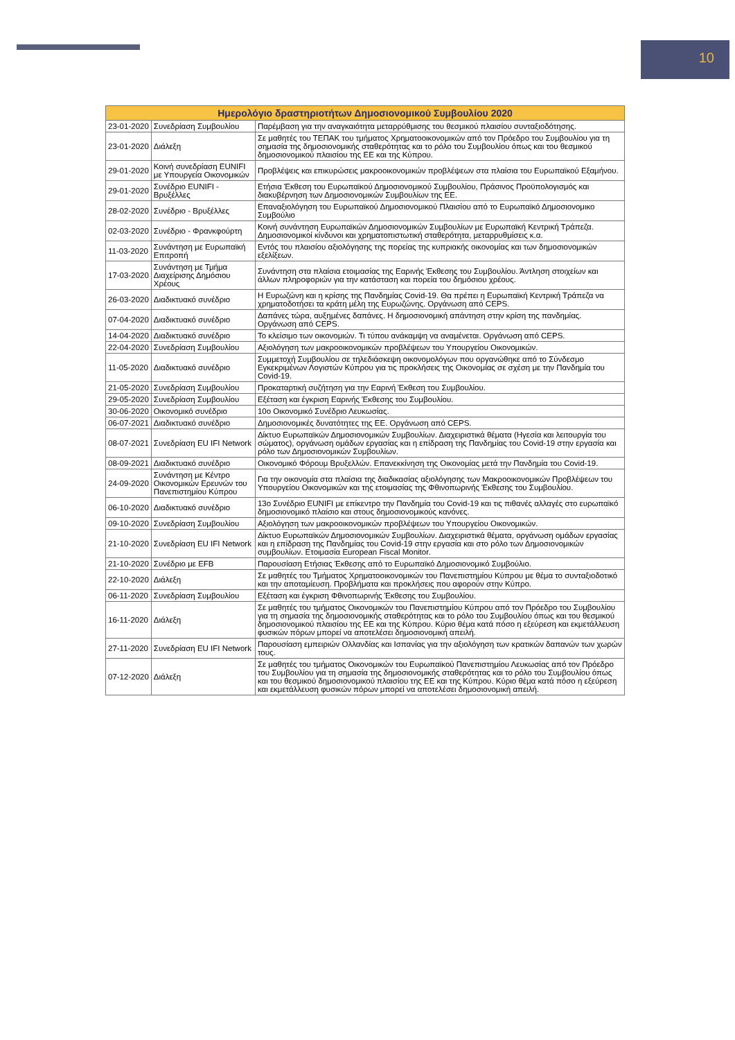10
| Ημερολόγιο δραστηριοτήτων Δημοσιονομικού Συμβουλίου 2020 | | |
| --- | --- | --- |
| 23-01-2020 | Συνεδρίαση Συμβουλίου | Παρέμβαση για την αναγκαιότητα μεταρρύθμισης του θεσμικού πλαισίου συνταξιοδότησης. |
| 23-01-2020 | Διάλεξη | Σε μαθητές του ΤΕΠΑΚ του τμήματος Χρηματοοικονομικών από τον Πρόεδρο του Συμβουλίου για τη σημασία της δημοσιονομικής σταθερότητας και το ρόλο του Συμβουλίου όπως και του θεσμικού δημοσιονομικού πλαισίου της ΕΕ και της Κύπρου. |
| 29-01-2020 | Κοινή συνεδρίαση EUNIFI με Υπουργεία Οικονομικών | Προβλέψεις και επικυρώσεις μακροοικονομικών προβλέψεων στα πλαίσια του Ευρωπαϊκού Εξαμήνου. |
| 29-01-2020 | Συνέδριο EUNIFI - Βρυξέλλες | Ετήσια Έκθεση του Ευρωπαϊκού Δημοσιονομικού Συμβουλίου, Πράσινος Προϋπολογισμός και διακυβέρνηση των Δημοσιονομικών Συμβουλίων της ΕΕ. |
| 28-02-2020 | Συνέδριο - Βρυξέλλες | Επαναξιολόγηση του Ευρωπαϊκού Δημοσιονομικού Πλαισίου από το Ευρωπαϊκό Δημοσιονομικο Συμβούλιο |
| 02-03-2020 | Συνέδριο - Φρανκφούρτη | Κοινή συνάντηση Ευρωπαϊκών Δημοσιονομικών Συμβουλίων με Ευρωπαϊκή Κεντρική Τράπεζα. Δημοσιονομικοί κίνδυνοι και χρηματοπιστωτική σταθερότητα, μεταρρυθμίσεις κ.α. |
| 11-03-2020 | Συνάντηση με Ευρωπαϊκή Επιτροπή | Εντός του πλαισίου αξιολόγησης της πορείας της κυπριακής οικονομίας και των δημοσιονομικών εξελίξεων. |
| 17-03-2020 | Συνάντηση με Τμήμα Διαχείρισης Δημόσιου Χρέους | Συνάντηση στα πλαίσια ετοιμασίας της Εαρινής Έκθεσης του Συμβουλίου. Άντληση στοιχείων και άλλων πληροφοριών για την κατάσταση και πορεία του δημόσιου χρέους. |
| 26-03-2020 | Διαδικτυακό συνέδριο | Η Ευρωζώνη και η κρίσης της Πανδημίας Covid-19. Θα πρέπει η Ευρωπαϊκή Κεντρική Τράπεζα να χρηματοδοτήσει τα κράτη μέλη της Ευρωζώνης. Οργάνωση από CEPS. |
| 07-04-2020 | Διαδικτυακό συνέδριο | Δαπάνες τώρα, αυξημένες δαπάνες. Η δημοσιονομική απάντηση στην κρίση της πανδημίας. Οργάνωση από CEPS. |
| 14-04-2020 | Διαδικτυακό συνέδριο | Το κλείσιμο των οικονομιών. Τι τύπου ανάκαμψη να αναμένεται. Οργάνωση από CEPS. |
| 22-04-2020 | Συνεδρίαση Συμβουλίου | Αξιολόγηση των μακροοικονομικών προβλέψεων του Υπουργείου Οικονομικών. |
| 11-05-2020 | Διαδικτυακό συνέδριο | Συμμετοχή Συμβουλίου σε τηλεδιάσκεψη οικονομολόγων που οργανώθηκε από το Σύνδεσμο Εγκεκριμένων Λογιστών Κύπρου για τις προκλήσεις της Οικονομίας σε σχέση με την Πανδημία του Covid-19. |
| 21-05-2020 | Συνεδρίαση Συμβουλίου | Προκαταρτική συζήτηση για την Εαρινή Έκθεση του Συμβουλίου. |
| 29-05-2020 | Συνεδρίαση Συμβουλίου | Εξέταση και έγκριση Εαρινής Έκθεσης του Συμβουλίου. |
| 30-06-2020 | Οικονομικό συνέδριο | 10ο Οικονομικό Συνέδριο Λευκωσίας. |
| 06-07-2021 | Διαδικτυακό συνέδριο | Δημοσιονομικές δυνατότητες της ΕΕ. Οργάνωση από CEPS. |
| 08-07-2021 | Συνεδρίαση EU IFI Network | Δίκτυο Ευρωπαϊκών Δημοσιονομικών Συμβουλίων. Διαχειριστικά θέματα (Ηγεσία και λειτουργία του σώματος), οργάνωση ομάδων εργασίας και η επίδραση της Πανδημίας του Covid-19 στην εργασία και ρόλο των Δημοσιονομικών Συμβουλίων. |
| 08-09-2021 | Διαδικτυακό συνέδριο | Οικονομικό Φόρουμ Βρυξελλών. Επανεκκίνηση της Οικονομίας μετά την Πανδημία του Covid-19. |
| 24-09-2020 | Συνάντηση με Κέντρο Οικονομικών Ερευνών του Πανεπιστημίου Κύπρου | Για την οικονομία στα πλαίσια της διαδικασίας αξιολόγησης των Μακροοικονομικών Προβλέψεων του Υπουργείου Οικονομικών και της ετοιμασίας της Φθινοπωρινής Έκθεσης του Συμβουλίου. |
| 06-10-2020 | Διαδικτυακό συνέδριο | 13ο Συνέδριο EUNIFI με επίκεντρο την Πανδημία του Covid-19 και τις πιθανές αλλαγές στο ευρωπαϊκό δημοσιονομικό πλαίσιο και στους δημοσιονομικούς κανόνες. |
| 09-10-2020 | Συνεδρίαση Συμβουλίου | Αξιολόγηση των μακροοικονομικών προβλέψεων του Υπουργείου Οικονομικών. |
| 21-10-2020 | Συνεδρίαση EU IFI Network | Δίκτυο Ευρωπαϊκών Δημοσιονομικών Συμβουλίων. Διαχειριστικά θέματα, οργάνωση ομάδων εργασίας και η επίδραση της Πανδημίας του Covid-19 στην εργασία και στο ρόλο των Δημοσιονομικών συμβουλίων. Ετοιμασία European Fiscal Monitor. |
| 21-10-2020 | Συνέδριο με EFB | Παρουσίαση Ετήσιας Έκθεσης από το Ευρωπαϊκό Δημοσιονομικό Συμβούλιο. |
| 22-10-2020 | Διάλεξη | Σε μαθητές του Τμήματος Χρηματοοικονομικών του Πανεπιστημίου Κύπρου με θέμα το συνταξιοδοτικό και την αποταμίευση. Προβλήματα και προκλήσεις που αφορούν στην Κύπρο. |
| 06-11-2020 | Συνεδρίαση Συμβουλίου | Εξέταση και έγκριση Φθινοπωρινής Έκθεσης του Συμβουλίου. |
| 16-11-2020 | Διάλεξη | Σε μαθητές του τμήματος Οικονομικών του Πανεπιστημίου Κύπρου από τον Πρόεδρο του Συμβουλίου για τη σημασία της δημοσιονομικής σταθερότητας και το ρόλο του Συμβουλίου όπως και του θεσμικού δημοσιονομικού πλαισίου της ΕΕ και της Κύπρου. Κύριο θέμα κατά πόσο η εξεύρεση και εκμετάλλευση φυσικών πόρων μπορεί να αποτελέσει δημοσιονομική απειλή. |
| 27-11-2020 | Συνεδρίαση EU IFI Network | Παρουσίαση εμπειριών Ολλανδίας και Ισπανίας για την αξιολόγηση των κρατικών δαπανών των χωρών τους. |
| 07-12-2020 | Διάλεξη | Σε μαθητές του τμήματος Οικονομικών του Ευρωπαϊκού Πανεπιστημίου Λευκωσίας από τον Πρόεδρο του Συμβουλίου για τη σημασία της δημοσιονομικής σταθερότητας και το ρόλο του Συμβουλίου όπως και του θεσμικού δημοσιονομικού πλαισίου της ΕΕ και της Κύπρου. Κύριο θέμα κατά πόσο η εξεύρεση και εκμετάλλευση φυσικών πόρων μπορεί να αποτελέσει δημοσιονομική απειλή. |